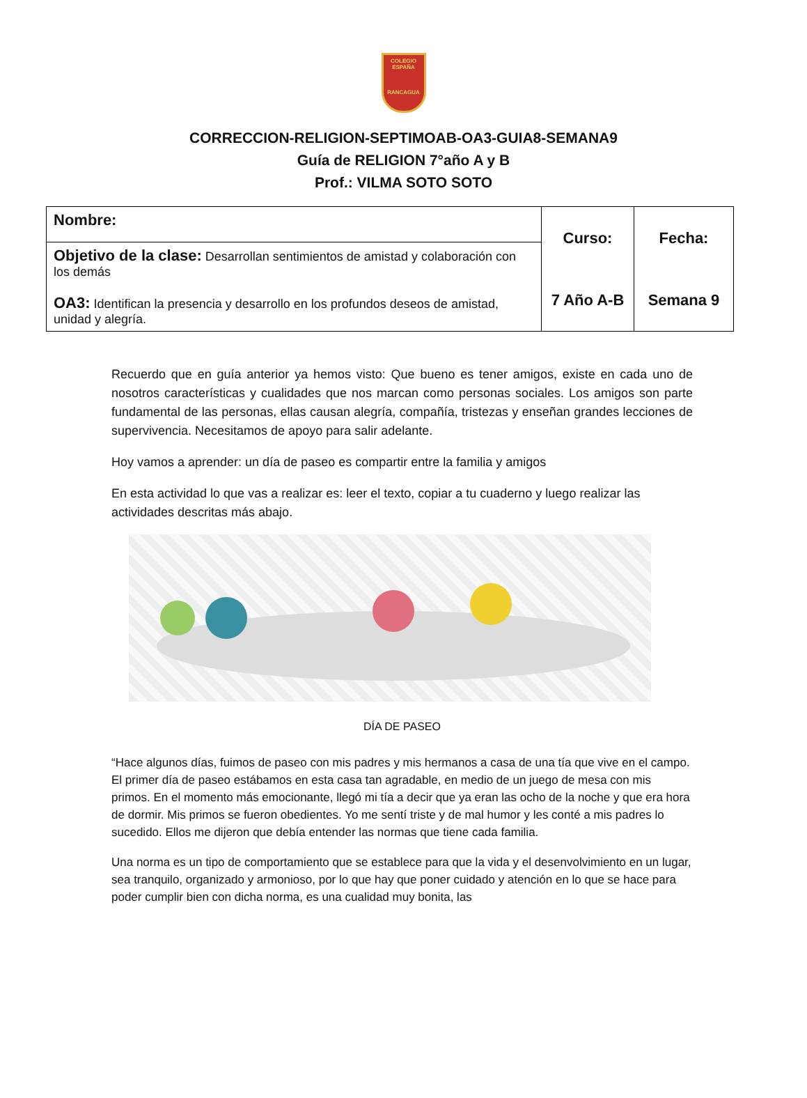COLEGIO
ESPAÑA
RANCAGUA
CORRECCION-RELIGION-SEPTIMOAB-OA3-GUIA8-SEMANA9
Guía de RELIGION 7°año A y B
Prof.: VILMA SOTO SOTO
| Nombre: | Curso: 7 Año A-B | Fecha: Semana 9 |
| Objetivo de la clase: Desarrollan sentimientos de amistad y colaboración con los demás OA3: Identifican la presencia y desarrollo en los profundos deseos de amistad, unidad y alegría. | | |
Recuerdo que en guía anterior ya hemos visto: Que bueno es tener amigos, existe en cada uno de nosotros características y cualidades que nos marcan como personas sociales. Los amigos son parte fundamental de las personas, ellas causan alegría, compañía, tristezas y enseñan grandes lecciones de supervivencia. Necesitamos de apoyo para salir adelante.
Hoy vamos a aprender: un día de paseo es compartir entre la familia y amigos
En esta actividad lo que vas a realizar es: leer el texto, copiar a tu cuaderno y luego realizar las actividades descritas más abajo.
DÍA DE PASEO
“Hace algunos días, fuimos de paseo con mis padres y mis hermanos a casa de una tía que vive en el campo. El primer día de paseo estábamos en esta casa tan agradable, en medio de un juego de mesa con mis primos. En el momento más emocionante, llegó mi tía a decir que ya eran las ocho de la noche y que era hora de dormir. Mis primos se fueron obedientes. Yo me sentí triste y de mal humor y les conté a mis padres lo sucedido. Ellos me dijeron que debía entender las normas que tiene cada familia.
Una norma es un tipo de comportamiento que se establece para que la vida y el desenvolvimiento en un lugar, sea tranquilo, organizado y armonioso, por lo que hay que poner cuidado y atención en lo que se hace para poder cumplir bien con dicha norma, es una cualidad muy bonita, las